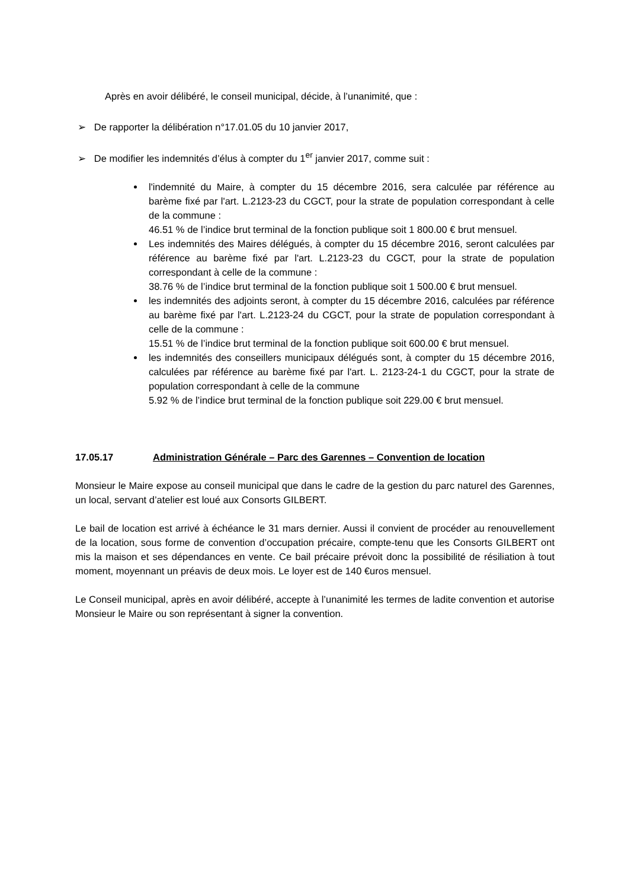Après en avoir délibéré, le conseil municipal, décide, à l’unanimité, que :
➢ De rapporter la délibération n°17.01.05 du 10 janvier 2017,
➢ De modifier les indemnités d’élus à compter du 1<sup>er</sup> janvier 2017, comme suit :
l'indemnité du Maire, à compter du 15 décembre 2016, sera calculée par référence au barème fixé par l'art. L.2123-23 du CGCT, pour la strate de population correspondant à celle de la commune :
46.51 % de l’indice brut terminal de la fonction publique soit 1 800.00 € brut mensuel.
Les indemnités des Maires délégués, à compter du 15 décembre 2016, seront calculées par référence au barème fixé par l'art. L.2123-23 du CGCT, pour la strate de population correspondant à celle de la commune :
38.76 % de l’indice brut terminal de la fonction publique soit 1 500.00 € brut mensuel.
les indemnités des adjoints seront, à compter du 15 décembre 2016, calculées par référence au barème fixé par l'art. L.2123-24 du CGCT, pour la strate de population correspondant à celle de la commune :
15.51 % de l’indice brut terminal de la fonction publique soit 600.00 € brut mensuel.
les indemnités des conseillers municipaux délégués sont, à compter du 15 décembre 2016, calculées par référence au barème fixé par l'art. L. 2123-24-1 du CGCT, pour la strate de population correspondant à celle de la commune
5.92 % de l’indice brut terminal de la fonction publique soit 229.00 € brut mensuel.
17.05.17 Administration Générale – Parc des Garennes – Convention de location
Monsieur le Maire expose au conseil municipal que dans le cadre de la gestion du parc naturel des Garennes, un local, servant d’atelier est loué aux Consorts GILBERT.
Le bail de location est arrivé à échéance le 31 mars dernier. Aussi il convient de procéder au renouvellement de la location, sous forme de convention d’occupation précaire, compte-tenu que les Consorts GILBERT ont mis la maison et ses dépendances en vente. Ce bail précaire prévoit donc la possibilité de résiliation à tout moment, moyennant un préavis de deux mois. Le loyer est de 140 €uros mensuel.
Le Conseil municipal, après en avoir délibéré, accepte à l’unanimité les termes de ladite convention et autorise Monsieur le Maire ou son représentant à signer la convention.